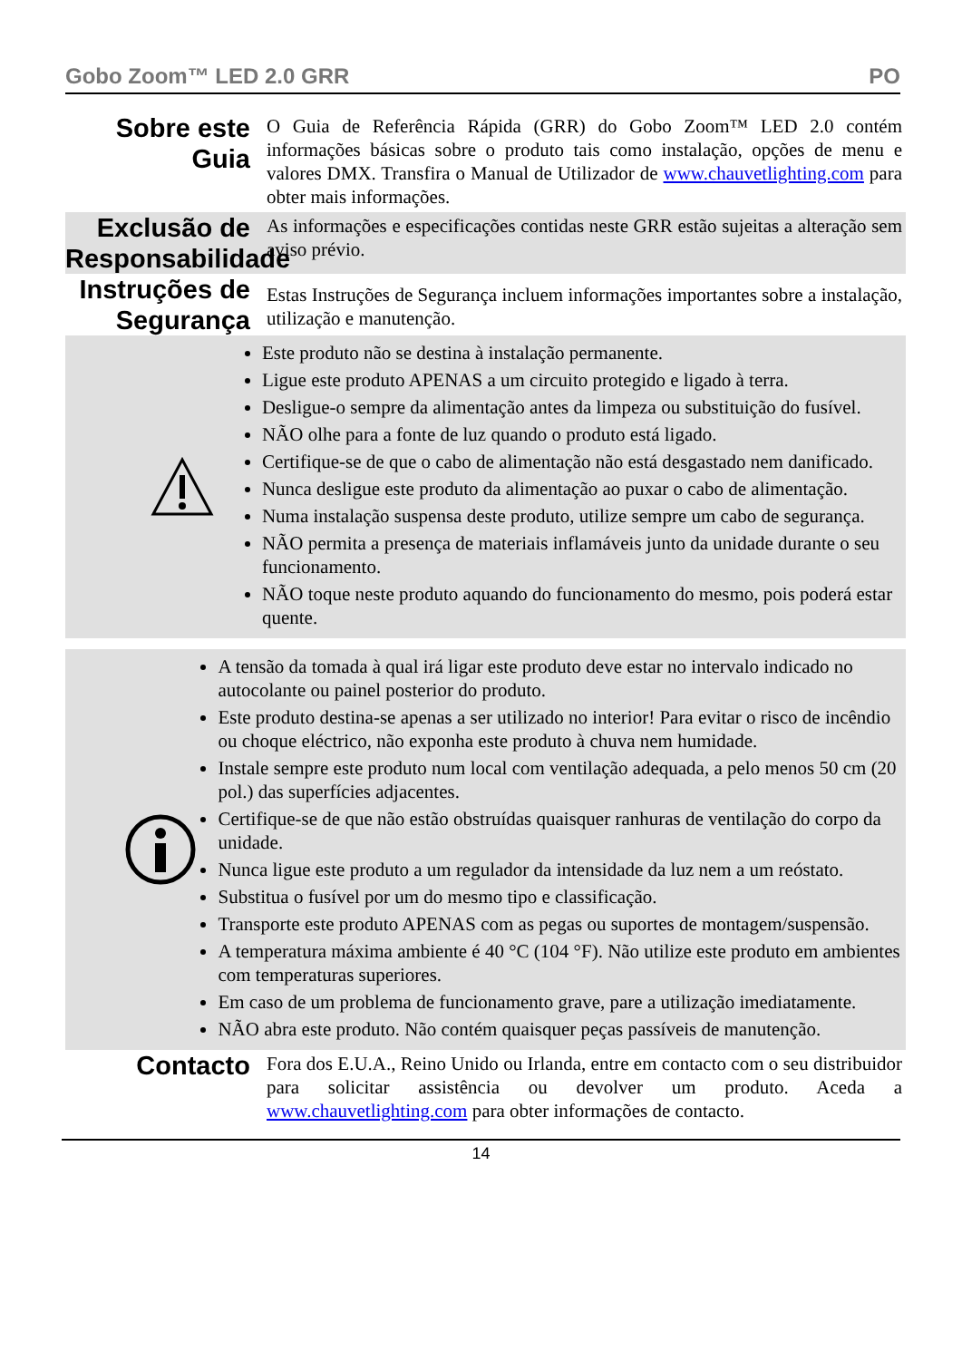Gobo Zoom™ LED 2.0 GRR PO
Sobre este Guia
O Guia de Referência Rápida (GRR) do Gobo Zoom™ LED 2.0 contém informações básicas sobre o produto tais como instalação, opções de menu e valores DMX. Transfira o Manual de Utilizador de www.chauvetlighting.com para obter mais informações.
Exclusão de Responsabilidade
As informações e especificações contidas neste GRR estão sujeitas a alteração sem aviso prévio.
Instruções de Segurança
Estas Instruções de Segurança incluem informações importantes sobre a instalação, utilização e manutenção.
Este produto não se destina à instalação permanente.
Ligue este produto APENAS a um circuito protegido e ligado à terra.
Desligue-o sempre da alimentação antes da limpeza ou substituição do fusível.
NÃO olhe para a fonte de luz quando o produto está ligado.
Certifique-se de que o cabo de alimentação não está desgastado nem danificado.
Nunca desligue este produto da alimentação ao puxar o cabo de alimentação.
Numa instalação suspensa deste produto, utilize sempre um cabo de segurança.
NÃO permita a presença de materiais inflamáveis junto da unidade durante o seu funcionamento.
NÃO toque neste produto aquando do funcionamento do mesmo, pois poderá estar quente.
A tensão da tomada à qual irá ligar este produto deve estar no intervalo indicado no autocolante ou painel posterior do produto.
Este produto destina-se apenas a ser utilizado no interior! Para evitar o risco de incêndio ou choque eléctrico, não exponha este produto à chuva nem humidade.
Instale sempre este produto num local com ventilação adequada, a pelo menos 50 cm (20 pol.) das superfícies adjacentes.
Certifique-se de que não estão obstruídas quaisquer ranhuras de ventilação do corpo da unidade.
Nunca ligue este produto a um regulador da intensidade da luz nem a um reóstato.
Substitua o fusível por um do mesmo tipo e classificação.
Transporte este produto APENAS com as pegas ou suportes de montagem/suspensão.
A temperatura máxima ambiente é 40 °C (104 °F). Não utilize este produto em ambientes com temperaturas superiores.
Em caso de um problema de funcionamento grave, pare a utilização imediatamente.
NÃO abra este produto. Não contém quaisquer peças passíveis de manutenção.
Contacto
Fora dos E.U.A., Reino Unido ou Irlanda, entre em contacto com o seu distribuidor para solicitar assistência ou devolver um produto. Aceda a www.chauvetlighting.com para obter informações de contacto.
14